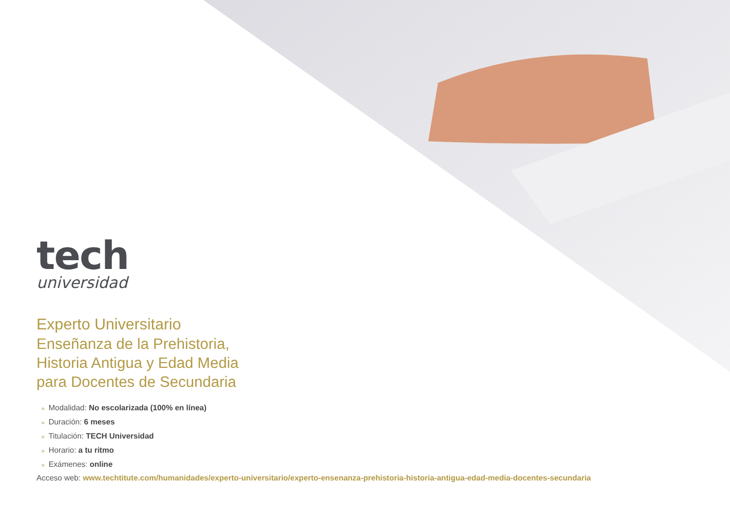tech
universidad
Experto Universitario
Enseñanza de la Prehistoria,
Historia Antigua y Edad Media
para Docentes de Secundaria
» Modalidad: No escolarizada (100% en línea)
» Duración: 6 meses
» Titulación: TECH Universidad
» Horario: a tu ritmo
» Exámenes: online
Acceso web: www.techtitute.com/humanidades/experto-universitario/experto-ensenanza-prehistoria-historia-antigua-edad-media-docentes-secundaria